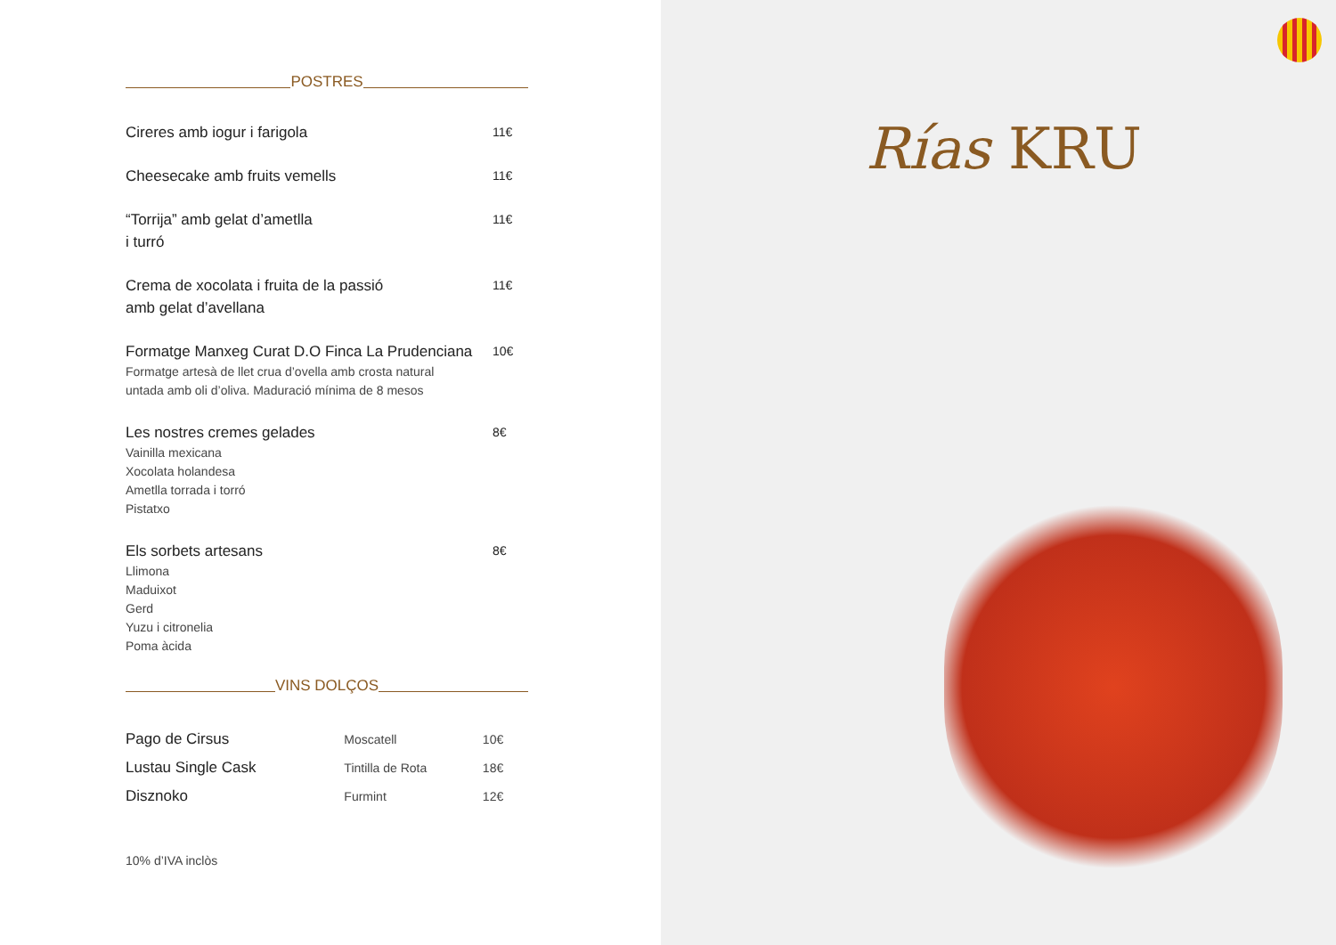POSTRES
Cireres amb iogur i farigola
11€
Cheesecake amb fruits vemells
11€
“Torrija” amb gelat d’ametlla
i turró
11€
Crema de xocolata i fruita de la passió
amb gelat d’avellana
11€
Formatge Manxeg Curat D.O Finca La Prudenciana
Formatge artesà de llet crua d’ovella amb crosta natural
untada amb oli d’oliva. Maduració mínima de 8 mesos
10€
Les nostres cremes gelades
Vainilla mexicana
Xocolata holandesa
Ametlla torrada i torró
Pistatxo
8€
Els sorbets artesans
Llimona
Maduixot
Gerd
Yuzu i citronelia
Poma àcida
8€
VINS DOLÇOS
| Pago de Cirsus | Moscatell | 10€ |
| Lustau Single Cask | Tintilla de Rota | 18€ |
| Disznoko | Furmint | 12€ |
10% d’IVA inclòs
Rías KRU